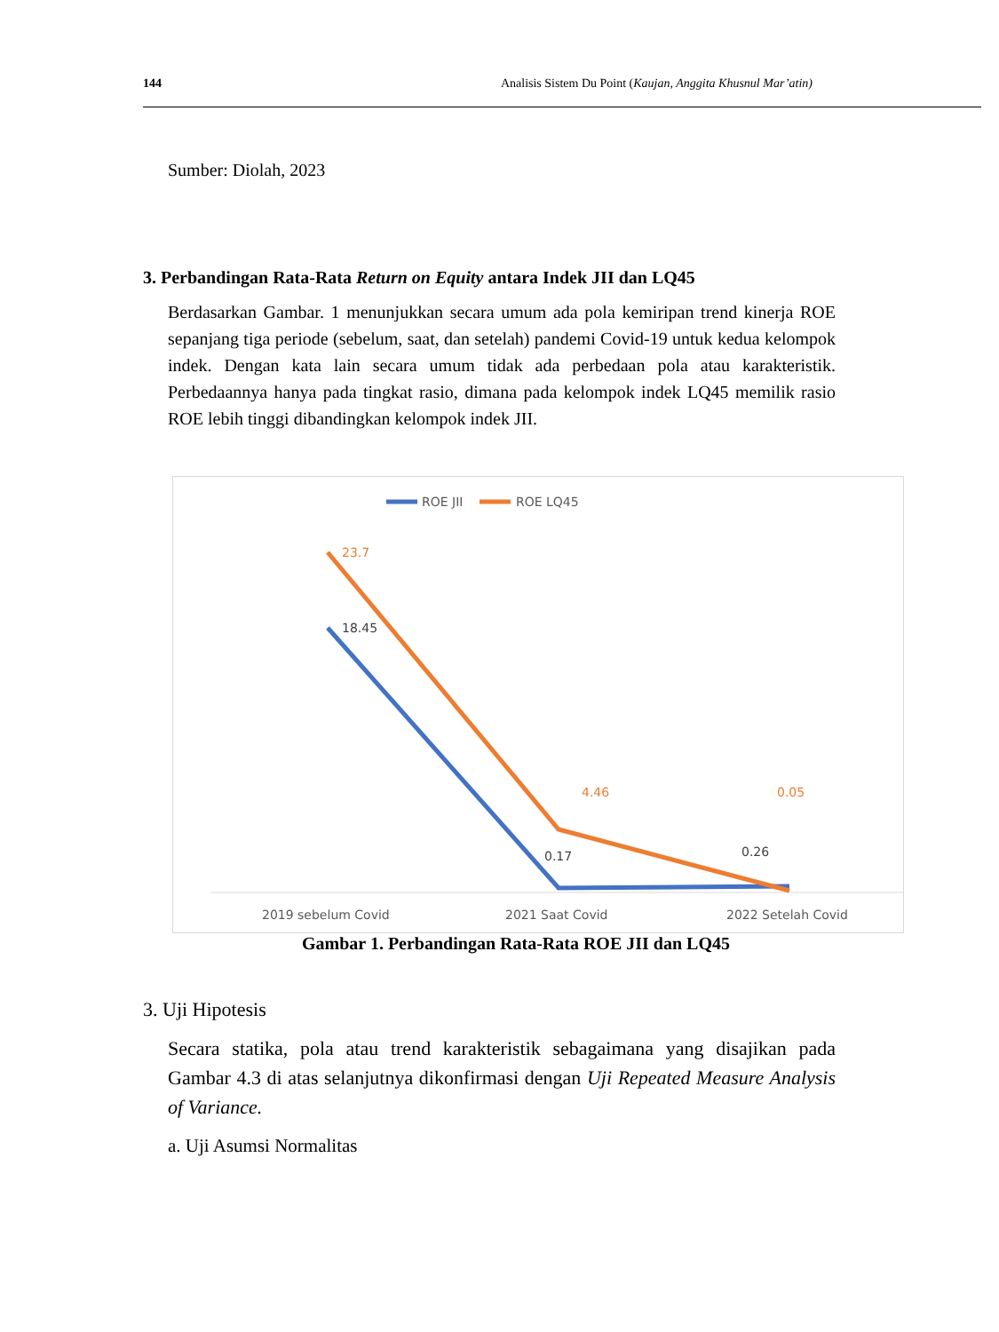144 Analisis Sistem Du Point (Kaujan, Anggita Khusnul Mar’atin)
Sumber: Diolah, 2023
3. Perbandingan Rata-Rata Return on Equity antara Indek JII dan LQ45
Berdasarkan Gambar. 1 menunjukkan secara umum ada pola kemiripan trend kinerja ROE sepanjang tiga periode (sebelum, saat, dan setelah) pandemi Covid-19 untuk kedua kelompok indek. Dengan kata lain secara umum tidak ada perbedaan pola atau karakteristik. Perbedaannya hanya pada tingkat rasio, dimana pada kelompok indek LQ45 memilik rasio ROE lebih tinggi dibandingkan kelompok indek JII.
ROE JII
ROE LQ45
23.7
18.45
4.46
0.17
0.05
0.26
2019 sebelum Covid
2021 Saat Covid
2022 Setelah Covid
Gambar 1. Perbandingan Rata-Rata ROE JII dan LQ45
3. Uji Hipotesis
Secara statika, pola atau trend karakteristik sebagaimana yang disajikan pada Gambar 4.3 di atas selanjutnya dikonfirmasi dengan Uji Repeated Measure Analysis of Variance.
a. Uji Asumsi Normalitas